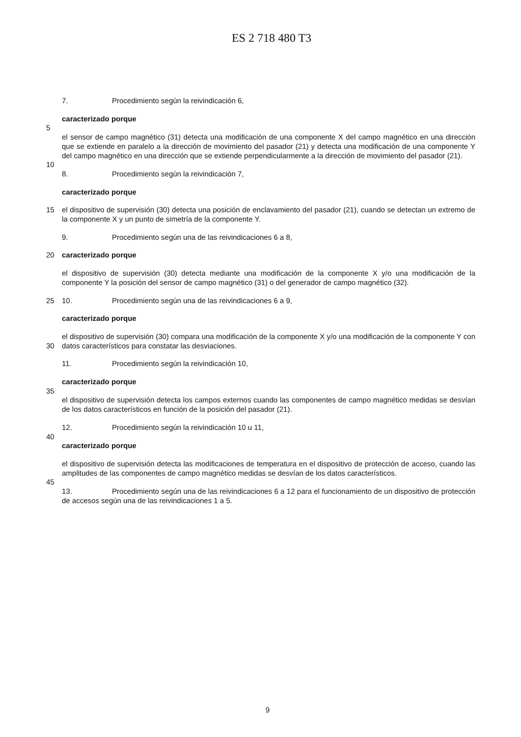ES 2 718 480 T3
7. Procedimiento según la reivindicación 6,
caracterizado porque
5
el sensor de campo magnético (31) detecta una modificación de una componente X del campo magnético en una dirección que se extiende en paralelo a la dirección de movimiento del pasador (21) y detecta una modificación de una componente Y del campo magnético en una dirección que se extiende perpendicularmente a la dirección de movimiento del pasador (21).
10
8. Procedimiento según la reivindicación 7,
caracterizado porque
15 el dispositivo de supervisión (30) detecta una posición de enclavamiento del pasador (21), cuando se detectan un extremo de la componente X y un punto de simetría de la componente Y.
9. Procedimiento según una de las reivindicaciones 6 a 8,
20 caracterizado porque
el dispositivo de supervisión (30) detecta mediante una modificación de la componente X y/o una modificación de la componente Y la posición del sensor de campo magnético (31) o del generador de campo magnético (32).
25 10. Procedimiento según una de las reivindicaciones 6 a 9,
caracterizado porque
30 el dispositivo de supervisión (30) compara una modificación de la componente X y/o una modificación de la componente Y con datos característicos para constatar las desviaciones.
11. Procedimiento según la reivindicación 10,
caracterizado porque
35
el dispositivo de supervisión detecta los campos externos cuando las componentes de campo magnético medidas se desvían de los datos característicos en función de la posición del pasador (21).
12. Procedimiento según la reivindicación 10 u 11,
40
caracterizado porque
el dispositivo de supervisión detecta las modificaciones de temperatura en el dispositivo de protección de acceso, cuando las amplitudes de las componentes de campo magnético medidas se desvían de los datos característicos.
45
13. Procedimiento según una de las reivindicaciones 6 a 12 para el funcionamiento de un dispositivo de protección de accesos según una de las reivindicaciones 1 a 5.
9